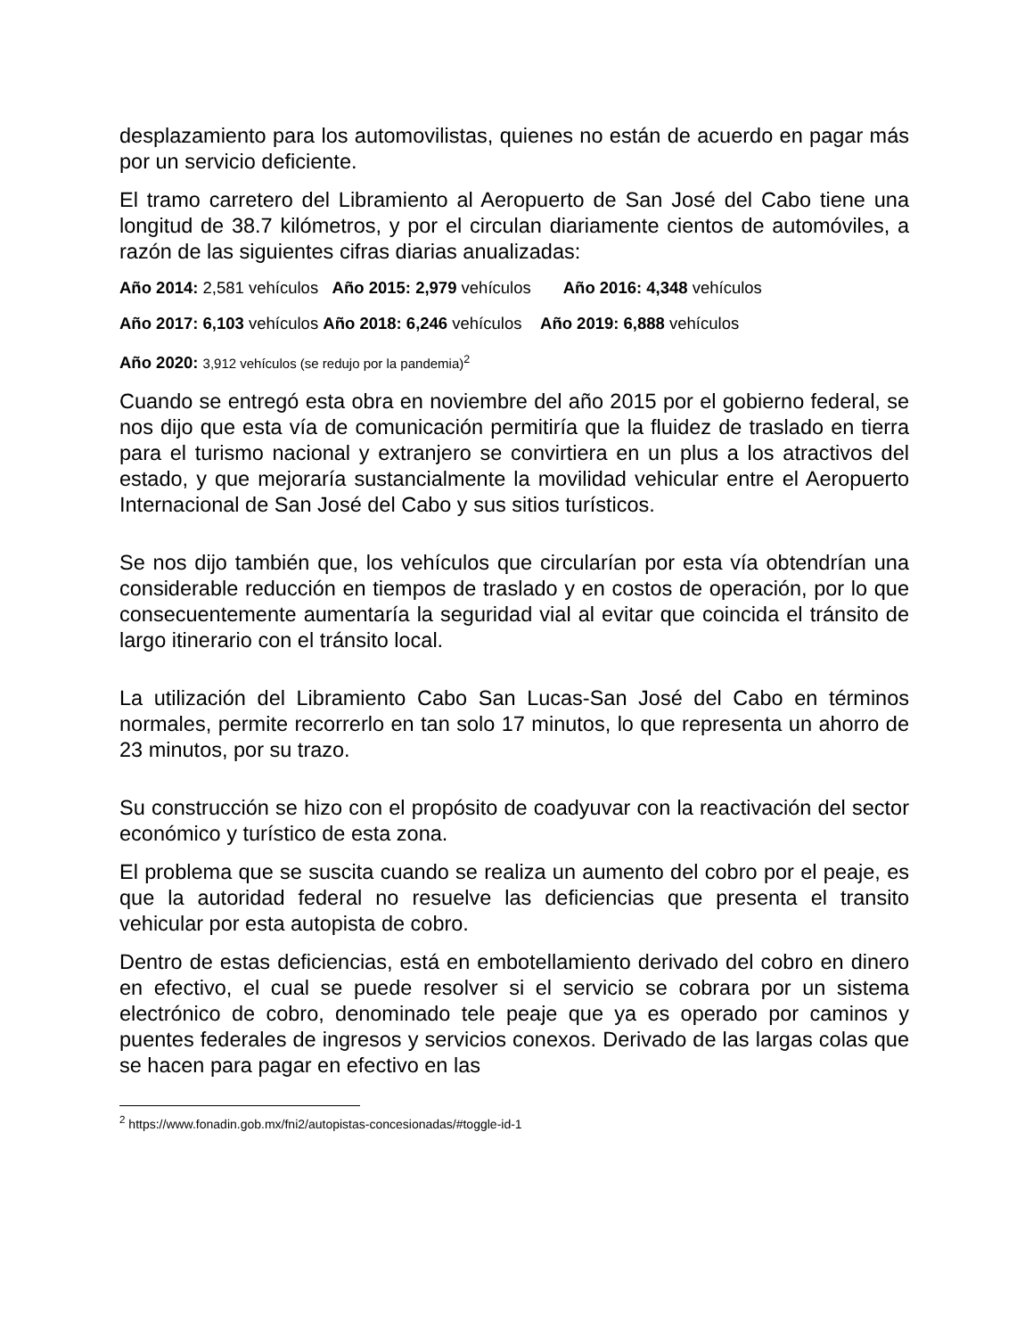desplazamiento para los automovilistas, quienes no están de acuerdo en pagar más por un servicio deficiente.
El tramo carretero del Libramiento al Aeropuerto de San José del Cabo tiene una longitud de 38.7 kilómetros, y por el circulan diariamente cientos de automóviles, a razón de las siguientes cifras diarias anualizadas:
Año 2014: 2,581 vehículos Año 2015: 2,979 vehículos Año 2016: 4,348 vehículos
Año 2017: 6,103 vehículos Año 2018: 6,246 vehículos Año 2019: 6,888 vehículos
Año 2020: 3,912 vehículos (se redujo por la pandemia)<sup>2</sup>
Cuando se entregó esta obra en noviembre del año 2015 por el gobierno federal, se nos dijo que esta vía de comunicación permitiría que la fluidez de traslado en tierra para el turismo nacional y extranjero se convirtiera en un plus a los atractivos del estado, y que mejoraría sustancialmente la movilidad vehicular entre el Aeropuerto Internacional de San José del Cabo y sus sitios turísticos.
Se nos dijo también que, los vehículos que circularían por esta vía obtendrían una considerable reducción en tiempos de traslado y en costos de operación, por lo que consecuentemente aumentaría la seguridad vial al evitar que coincida el tránsito de largo itinerario con el tránsito local.
La utilización del Libramiento Cabo San Lucas-San José del Cabo en términos normales, permite recorrerlo en tan solo 17 minutos, lo que representa un ahorro de 23 minutos, por su trazo.
Su construcción se hizo con el propósito de coadyuvar con la reactivación del sector económico y turístico de esta zona.
El problema que se suscita cuando se realiza un aumento del cobro por el peaje, es que la autoridad federal no resuelve las deficiencias que presenta el transito vehicular por esta autopista de cobro.
Dentro de estas deficiencias, está en embotellamiento derivado del cobro en dinero en efectivo, el cual se puede resolver si el servicio se cobrara por un sistema electrónico de cobro, denominado tele peaje que ya es operado por caminos y puentes federales de ingresos y servicios conexos. Derivado de las largas colas que se hacen para pagar en efectivo en las
<sup>2</sup> https://www.fonadin.gob.mx/fni2/autopistas-concesionadas/#toggle-id-1